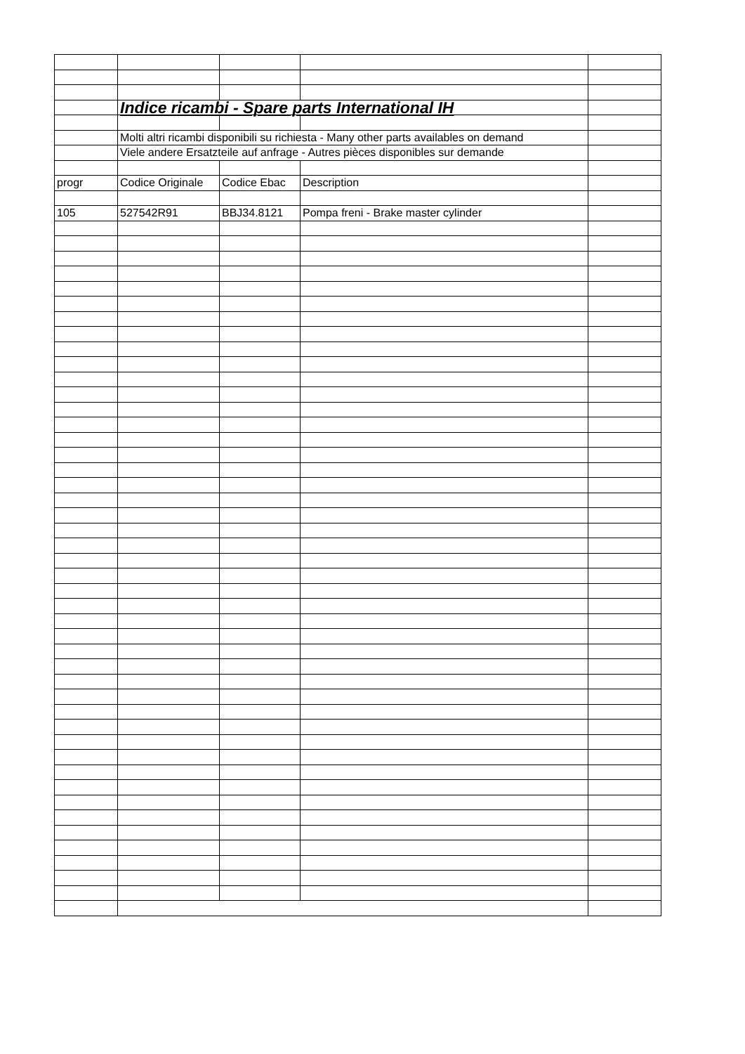| | Indice ricambi - Spare parts International IH | | | |
| | Molti altri ricambi disponibili su richiesta - Many other parts availables on demand | | | |
| | Viele andere Ersatzteile auf anfrage - Autres pièces disponibles sur demande | | | |
| progr | Codice Originale | Codice Ebac | Description | |
| 105 | 527542R91 | BBJ34.8121 | Pompa freni - Brake master cylinder | |